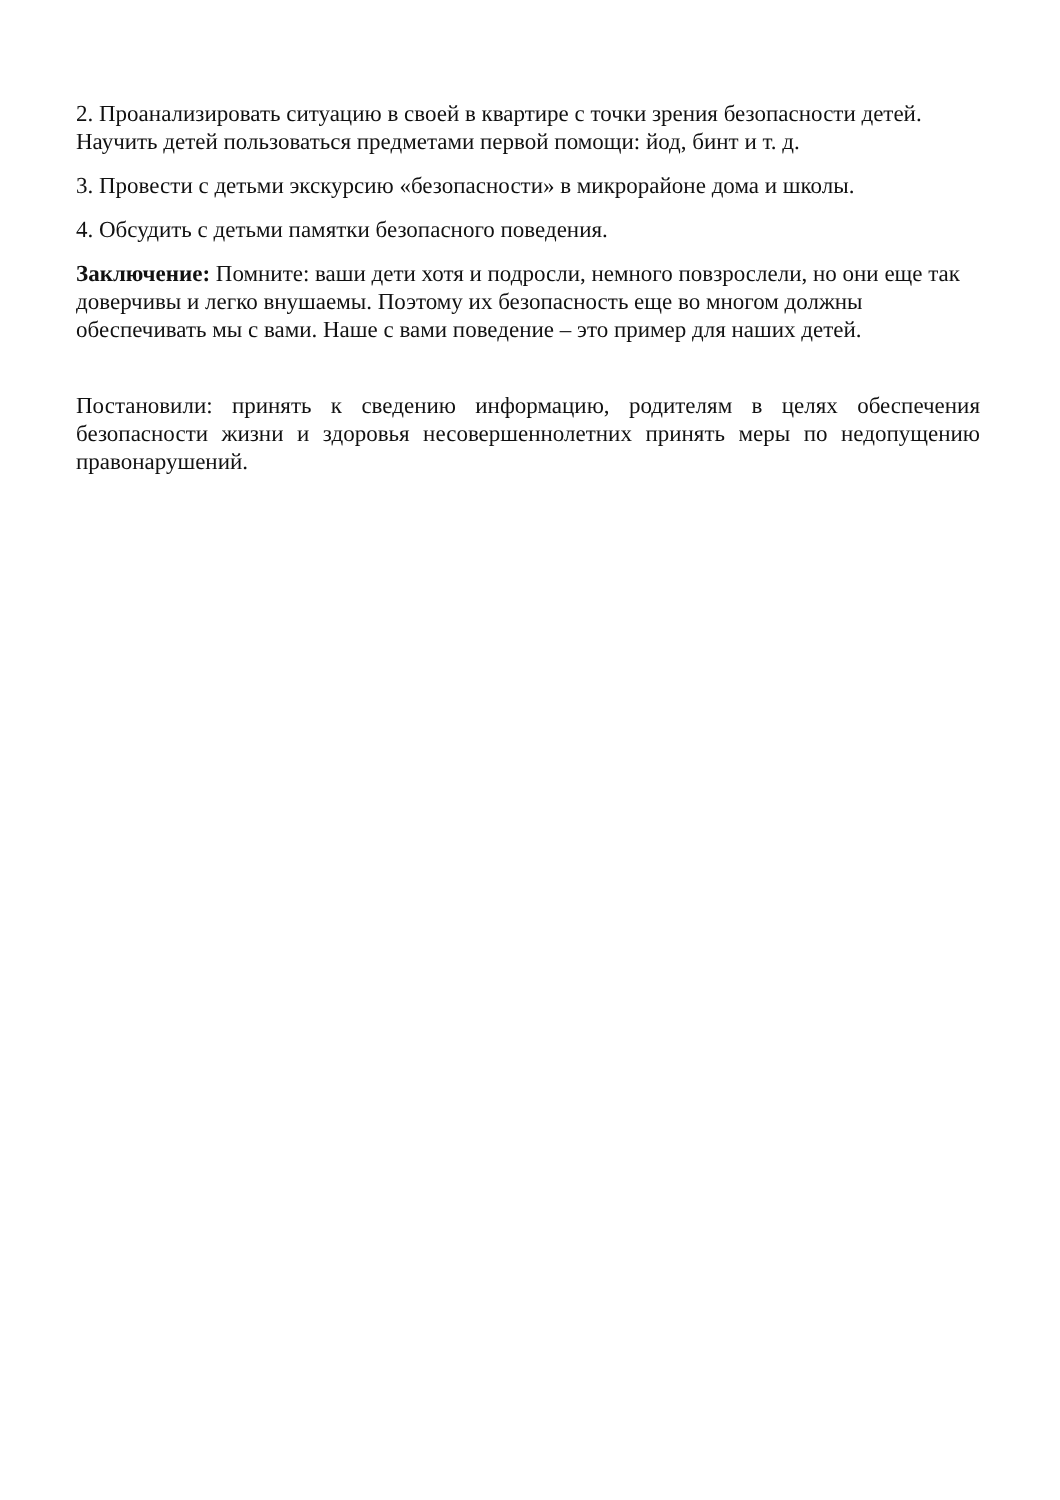2. Проанализировать ситуацию в своей в квартире с точки зрения безопасности детей. Научить детей пользоваться предметами первой помощи: йод, бинт и т. д.
3. Провести с детьми экскурсию «безопасности» в микрорайоне дома и школы.
4. Обсудить с детьми памятки безопасного поведения.
Заключение: Помните: ваши дети хотя и подросли, немного повзрослели, но они еще так доверчивы и легко внушаемы. Поэтому их безопасность еще во многом должны обеспечивать мы с вами. Наше с вами поведение – это пример для наших детей.
Постановили: принять к сведению информацию, родителям в целях обеспечения безопасности жизни и здоровья несовершеннолетних принять меры по недопущению правонарушений.